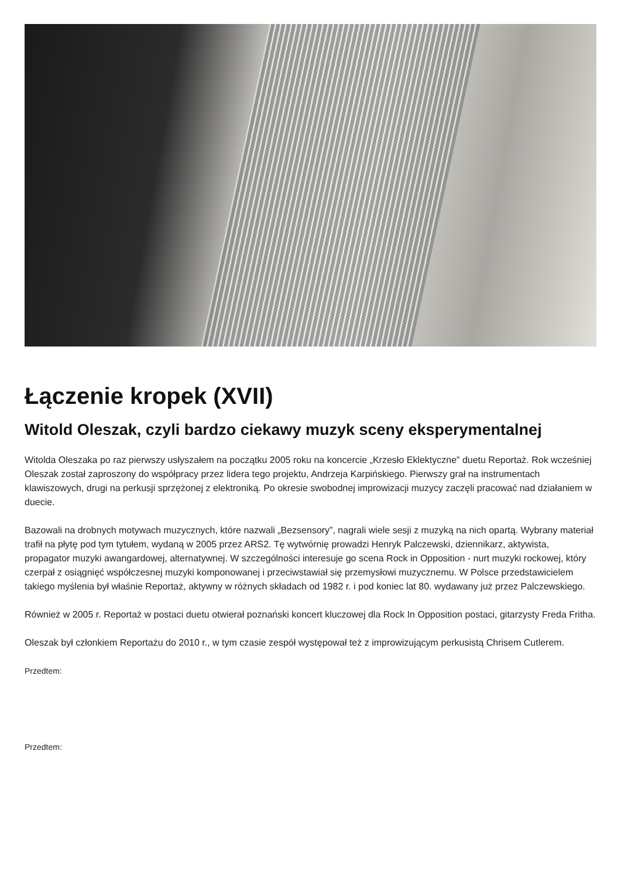Łączenie kropek (XVII)
Witold Oleszak, czyli bardzo ciekawy muzyk sceny eksperymentalnej
Witolda Oleszaka po raz pierwszy usłyszałem na początku 2005 roku na koncercie „Krzesło Eklektyczne” duetu Reportaż. Rok wcześniej Oleszak został zaproszony do współpracy przez lidera tego projektu, Andrzeja Karpińskiego. Pierwszy grał na instrumentach klawiszowych, drugi na perkusji sprzężonej z elektroniką. Po okresie swobodnej improwizacji muzycy zaczęli pracować nad działaniem w duecie.
Bazowali na drobnych motywach muzycznych, które nazwali „Bezsensory”, nagrali wiele sesji z muzyką na nich opartą. Wybrany materiał trafił na płytę pod tym tytułem, wydaną w 2005 przez ARS2. Tę wytwórnię prowadzi Henryk Palczewski, dziennikarz, aktywista, propagator muzyki awangardowej, alternatywnej. W szczególności interesuje go scena Rock in Opposition - nurt muzyki rockowej, który czerpał z osiągnięć współczesnej muzyki komponowanej i przeciwstawiał się przemysłowi muzycznemu. W Polsce przedstawicielem takiego myślenia był właśnie Reportaż, aktywny w różnych składach od 1982 r. i pod koniec lat 80. wydawany już przez Palczewskiego.
Również w 2005 r. Reportaż w postaci duetu otwierał poznański koncert kluczowej dla Rock In Opposition postaci, gitarzysty Freda Fritha.
Oleszak był członkiem Reportażu do 2010 r., w tym czasie zespół występował też z improwizującym perkusistą Chrisem Cutlerem.
Przedtem:
Przedtem: